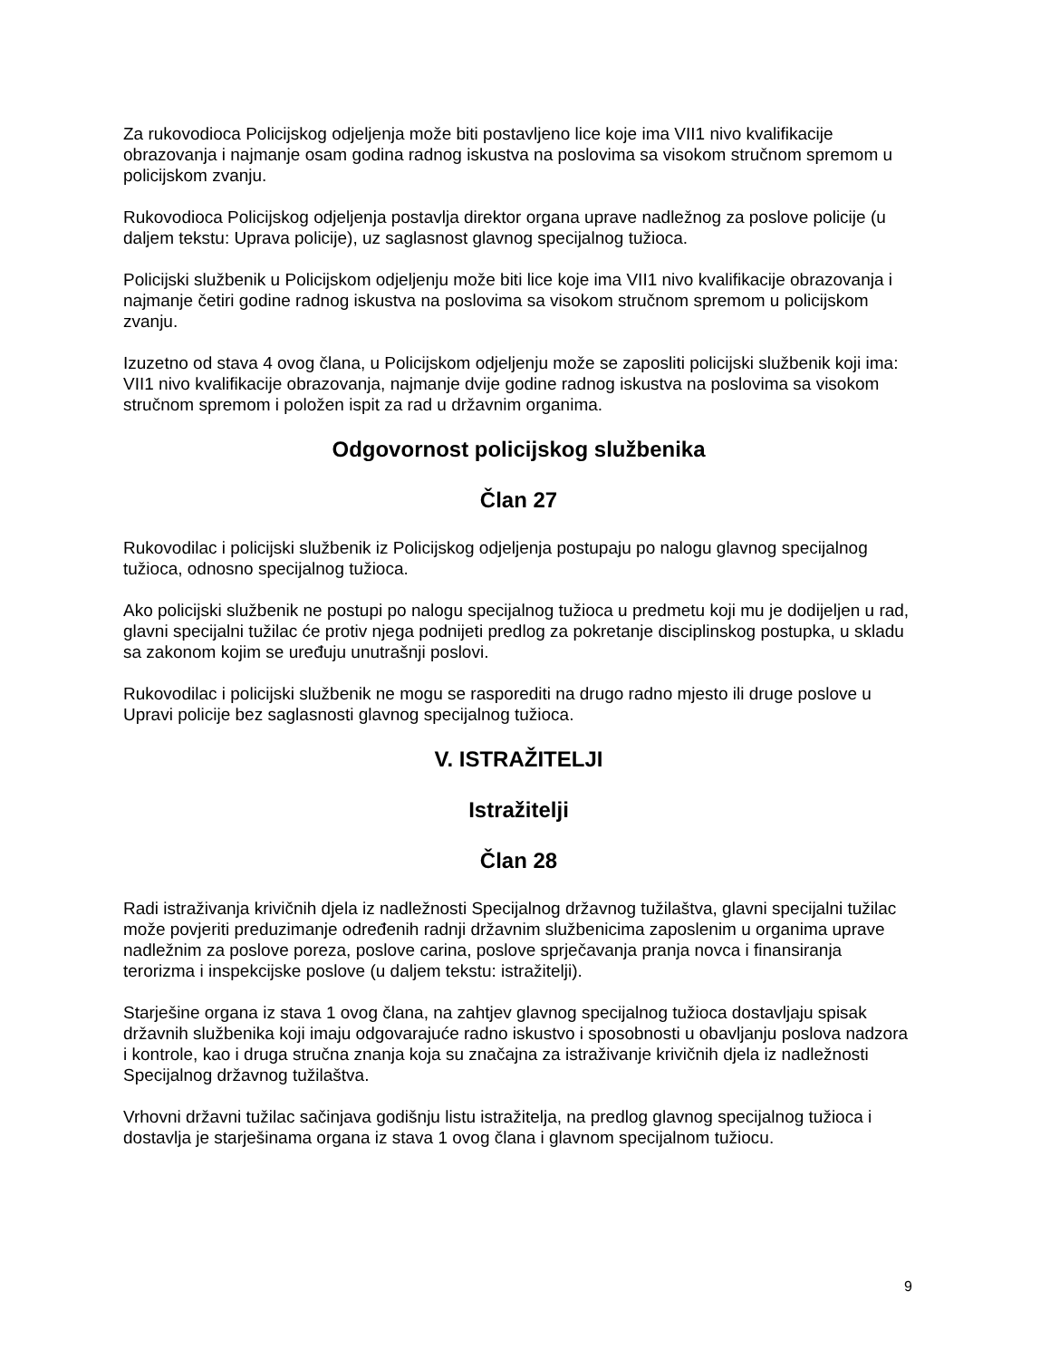Za rukovodioca Policijskog odjeljenja može biti postavljeno lice koje ima VII1 nivo kvalifikacije obrazovanja i najmanje osam godina radnog iskustva na poslovima sa visokom stručnom spremom u policijskom zvanju.
Rukovodioca Policijskog odjeljenja postavlja direktor organa uprave nadležnog za poslove policije (u daljem tekstu: Uprava policije), uz saglasnost glavnog specijalnog tužioca.
Policijski službenik u Policijskom odjeljenju može biti lice koje ima VII1 nivo kvalifikacije obrazovanja i najmanje četiri godine radnog iskustva na poslovima sa visokom stručnom spremom u policijskom zvanju.
Izuzetno od stava 4 ovog člana, u Policijskom odjeljenju može se zaposliti policijski službenik koji ima: VII1 nivo kvalifikacije obrazovanja, najmanje dvije godine radnog iskustva na poslovima sa visokom stručnom spremom i položen ispit za rad u državnim organima.
Odgovornost policijskog službenika
Član 27
Rukovodilac i policijski službenik iz Policijskog odjeljenja postupaju po nalogu glavnog specijalnog tužioca, odnosno specijalnog tužioca.
Ako policijski službenik ne postupi po nalogu specijalnog tužioca u predmetu koji mu je dodijeljen u rad, glavni specijalni tužilac će protiv njega podnijeti predlog za pokretanje disciplinskog postupka, u skladu sa zakonom kojim se uređuju unutrašnji poslovi.
Rukovodilac i policijski službenik ne mogu se rasporediti na drugo radno mjesto ili druge poslove u Upravi policije bez saglasnosti glavnog specijalnog tužioca.
V. ISTRAŽITELJI
Istražitelji
Član 28
Radi istraživanja krivičnih djela iz nadležnosti Specijalnog državnog tužilaštva, glavni specijalni tužilac može povjeriti preduzimanje određenih radnji državnim službenicima zaposlenim u organima uprave nadležnim za poslove poreza, poslove carina, poslove sprječavanja pranja novca i finansiranja terorizma i inspekcijske poslove (u daljem tekstu: istražitelji).
Starješine organa iz stava 1 ovog člana, na zahtjev glavnog specijalnog tužioca dostavljaju spisak državnih službenika koji imaju odgovarajuće radno iskustvo i sposobnosti u obavljanju poslova nadzora i kontrole, kao i druga stručna znanja koja su značajna za istraživanje krivičnih djela iz nadležnosti Specijalnog državnog tužilaštva.
Vrhovni državni tužilac sačinjava godišnju listu istražitelja, na predlog glavnog specijalnog tužioca i dostavlja je starješinama organa iz stava 1 ovog člana i glavnom specijalnom tužiocu.
9